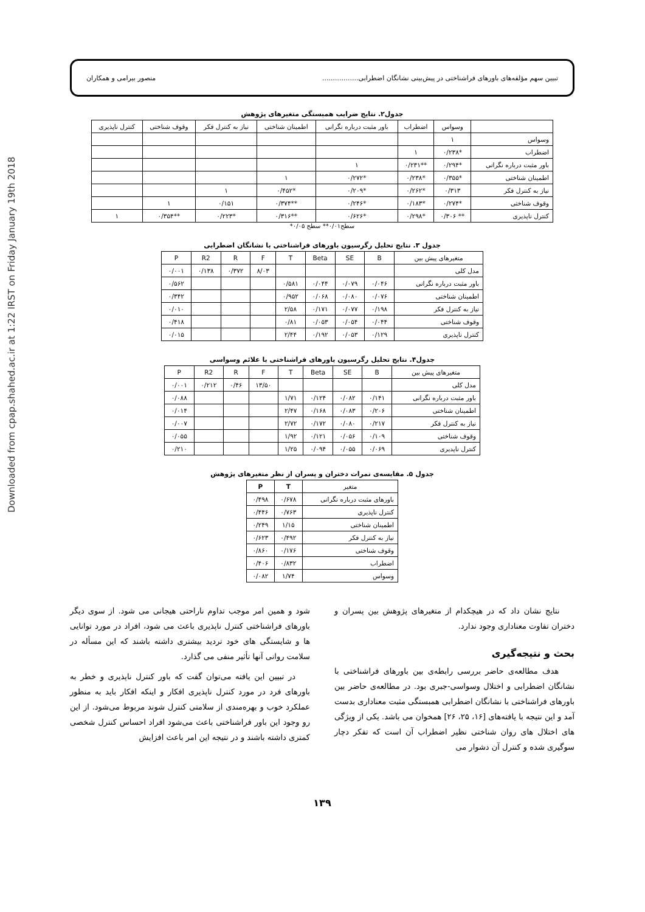Downloaded from cpap.shahed.ac.ir at 1:22 IRST on Friday January 19th 2018
تبیین سهم مؤلفه‌های باورهای فراشناختی در پیش‌بینی نشانگان اضطرابی................. منصور بیرامی و همکاران
جدول۲. نتایج ضرایب همبستگی متغیرهای پژوهش
| | وسواس | اضطراب | باور مثبت درباره نگرانی | اطمینان شناختی | نیاز به کنترل فکر | وقوف شناختی | کنترل ناپذیری |
| --- | --- | --- | --- | --- | --- | --- | --- |
| وسواس | ۱ | | | | | | |
| اضطراب | *۰/۲۳۸ | ۱ | | | | | |
| باور مثبت درباره نگرانی | *۰/۲۹۴ | **۰/۲۳۱ | ۱ | | | | |
| اطمینان شناختی | *۰/۳۵۵ | *۰/۲۳۸ | *۰/۲۷۲ | ۱ | | | |
| نیاز به کنترل فکر | ۰/۳۱۳ | *۰/۲۶۲ | *۰/۲۰۹ | *۰/۴۵۲ | ۱ | | |
| وقوف شناختی | *۰/۲۷۴ | *۰/۱۸۳ | *۰/۲۴۶ | **۰/۳۷۴ | ۰/۱۵۱ | ۱ | |
| کنترل ناپذیری | ** ۰/۳۰۶ | *۰/۲۹۸ | *۰/۶۲۶ | **۰/۳۱۶ | *۰/۲۲۳ | **۰/۳۵۴ | ۱ |
سطح۰/۰۱** سطح ۰/۰۵*
جدول ۳. نتایج تحلیل رگرسیون باورهای فراشناختی با نشانگان اضطرابی
| متغیرهای پیش بین | B | SE | Beta | T | F | R | R2 | P |
| --- | --- | --- | --- | --- | --- | --- | --- | --- |
| مدل کلی | | | | | ۸/۰۳ | ۰/۳۷۲ | ۰/۱۳۸ | ۰/۰۰۱ |
| باور مثبت درباره نگرانی | ۰/۰۴۶ | ۰/۰۷۹ | ۰/۰۴۴ | ۰/۵۸۱ | | | | ۰/۵۶۲ |
| اطمینان شناختی | ۰/۰۷۶ | ۰/۰۸۰ | ۰/۰۶۸ | ۰/۹۵۲ | | | | ۰/۳۴۲ |
| نیاز به کنترل فکر | ۰/۱۹۸ | ۰/۰۷۷ | ۰/۱۷۱ | ۲/۵۸ | | | | ۰/۰۱۰ |
| وقوف شناختی | ۰/۰۴۴ | ۰/۰۵۴ | ۰/۰۵۳ | ۰/۸۱ | | | | ۰/۴۱۸ |
| کنترل ناپذیری | ۰/۱۲۹ | ۰/۰۵۳ | ۰/۱۹۲ | ۲/۴۴ | | | | ۰/۰۱۵ |
جدول۴. نتایج تحلیل رگرسیون باورهای فراشناختی با علائم وسواسی
| متغیرهای پیش بین | B | SE | Beta | T | F | R | R2 | P |
| --- | --- | --- | --- | --- | --- | --- | --- | --- |
| مدل کلی | | | | | ۱۳/۵۰ | ۰/۴۶ | ۰/۲۱۲ | ۰/۰۰۱ |
| باور مثبت درباره نگرانی | ۰/۱۴۱ | ۰/۰۸۲ | ۰/۱۲۴ | ۱/۷۱ | | | | ۰/۰۸۸ |
| اطمینان شناختی | ۰/۲۰۶ | ۰/۰۸۳ | ۰/۱۶۸ | ۲/۴۷ | | | | ۰/۰۱۴ |
| نیاز به کنترل فکر | ۰/۲۱۷ | ۰/۰۸۰ | ۰/۱۷۲ | ۲/۷۲ | | | | ۰/۰۰۷ |
| وقوف شناختی | ۰/۱۰۹ | ۰/۰۵۶ | ۰/۱۲۱ | ۱/۹۲ | | | | ۰/۰۵۵ |
| کنترل ناپدیری | ۰/۰۶۹ | ۰/۰۵۵ | ۰/۰۹۴ | ۱/۲۵ | | | | ۰/۲۱۰ |
جدول ۵. مقایسه‌ی نمرات دختران و پسران از نظر متغیرهای پژوهش
| متغیر | T | P |
| --- | --- | --- |
| باورهای مثبت درباره نگرانی | ۰/۶۷۸ | ۰/۴۹۸ |
| کنترل ناپذیری | ۰/۷۶۳ | ۰/۴۴۶ |
| اطمینان شناختی | ۱/۱۵ | ۰/۲۴۹ |
| نیاز به کنترل فکر | ۰/۴۹۲ | ۰/۶۲۳ |
| وقوف شناختی | ۰/۱۷۶ | ۰/۸۶۰ |
| اضطراب | ۰/۸۳۲ | ۰/۴۰۶ |
| وسواس | ۱/۷۴ | ۰/۰۸۲ |
نتایج نشان داد که در هیچکدام از متغیرهای پژوهش بین پسران و دختران تفاوت معناداری وجود ندارد.
بحث و نتیجه‌گیری
هدف مطالعه‌ی حاضر بررسی رابطه‌ی بین باورهای فراشناختی با نشانگان اضطرابی و اختلال وسواسی-جبری بود. در مطالعه‌ی حاضر بین باورهای فراشناختی با نشانگان اضطرابی همبستگی مثبت معناداری بدست آمد و این نتیجه با یافته‌های [۱۶، ۲۵، ۲۶] همخوان می باشد. یکی از ویژگی های اختلال های روان شناختی نظیر اضطراب آن است که تفکر دچار سوگیری شده و کنترل آن دشوار می
شود و همین امر موجب تداوم ناراحتی هیجانی می شود. از سوی دیگر باورهای فراشناختی کنترل ناپذیری باعث می شود، افراد در مورد توانایی ها و شایستگی های خود تردید بیشتری داشته باشند که این مسأله در سلامت روانی آنها تأثیر منفی می گذارد.
در تبیین این یافته می‌توان گفت که باور کنترل ناپذیری و خطر به باورهای فرد در مورد کنترل ناپذیری افکار و اینکه افکار باید به منظور عملکرد خوب و بهره‌مندی از سلامتی کنترل شوند مربوط می‌شود. از این رو وجود این باور فراشناختی باعث می‌شود افراد احساس کنترل شخصی کمتری داشته باشند و در نتیجه این امر باعث افزایش
۱۳۹